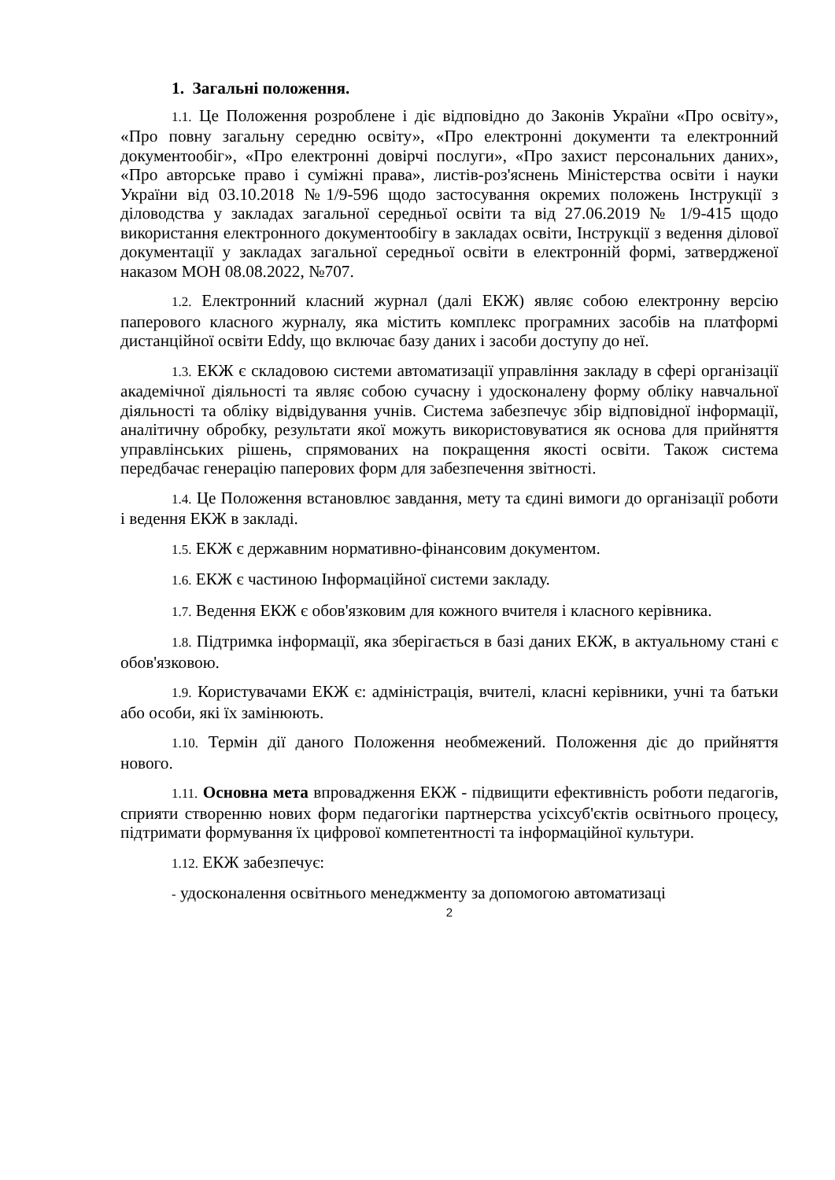1. Загальні положення.
1.1. Це Положення розроблене і діє відповідно до Законів України «Про освіту», «Про повну загальну середню освіту», «Про електронні документи та електронний документообіг», «Про електронні довірчі послуги», «Про захист персональних даних», «Про авторське право і суміжні права», листів-роз'яснень Міністерства освіти і науки України від 03.10.2018 №1/9-596 щодо застосування окремих положень Інструкції з діловодства у закладах загальної середньої освіти та від 27.06.2019 № 1/9-415 щодо використання електронного документообігу в закладах освіти, Інструкції з ведення ділової документації у закладах загальної середньої освіти в електронній формі, затвердженої наказом МОН 08.08.2022, №707.
1.2. Електронний класний журнал (далі ЕКЖ) являє собою електронну версію паперового класного журналу, яка містить комплекс програмних засобів на платформі дистанційної освіти Eddy, що включає базу даних і засоби доступу до неї.
1.3. ЕКЖ є складовою системи автоматизації управління закладу в сфері організації академічної діяльності та являє собою сучасну і удосконалену форму обліку навчальної діяльності та обліку відвідування учнів. Система забезпечує збір відповідної інформації, аналітичну обробку, результати якої можуть використовуватися як основа для прийняття управлінських рішень, спрямованих на покращення якості освіти. Також система передбачає генерацію паперових форм для забезпечення звітності.
1.4. Це Положення встановлює завдання, мету та єдині вимоги до організації роботи і ведення ЕКЖ в закладі.
1.5. ЕКЖ є державним нормативно-фінансовим документом.
1.6. ЕКЖ є частиною Інформаційної системи закладу.
1.7. Ведення ЕКЖ є обов'язковим для кожного вчителя і класного керівника.
1.8. Підтримка інформації, яка зберігається в базі даних ЕКЖ, в актуальному стані є обов'язковою.
1.9. Користувачами ЕКЖ є: адміністрація, вчителі, класні керівники, учні та батьки або особи, які їх замінюють.
1.10. Термін дії даного Положення необмежений. Положення діє до прийняття нового.
1.11. Основна мета впровадження ЕКЖ - підвищити ефективність роботи педагогів, сприяти створенню нових форм педагогіки партнерства усіхсуб'єктів освітнього процесу, підтримати формування їх цифрової компетентності та інформаційної культури.
1.12. ЕКЖ забезпечує:
- удосконалення освітнього менеджменту за допомогою автоматизаці
2